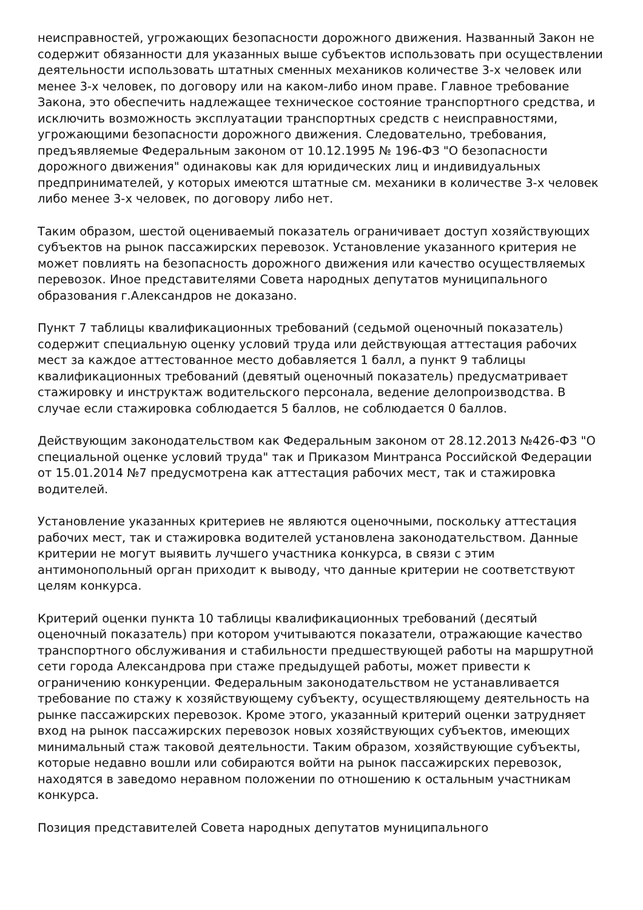неисправностей, угрожающих безопасности дорожного движения. Названный Закон не содержит обязанности для указанных выше субъектов использовать при осуществлении деятельности использовать штатных сменных механиков количестве 3-х человек или менее 3-х человек, по договору или на каком-либо ином праве. Главное требование Закона, это обеспечить надлежащее техническое состояние транспортного средства, и исключить возможность эксплуатации транспортных средств с неисправностями, угрожающими безопасности дорожного движения. Следовательно, требования, предъявляемые Федеральным законом от 10.12.1995 № 196-ФЗ "О безопасности дорожного движения" одинаковы как для юридических лиц и индивидуальных предпринимателей, у которых имеются штатные см. механики в количестве 3-х человек либо менее 3-х человек, по договору либо нет.
Таким образом, шестой оцениваемый показатель ограничивает доступ хозяйствующих субъектов на рынок пассажирских перевозок. Установление указанного критерия не может повлиять на безопасность дорожного движения или качество осуществляемых перевозок. Иное представителями Совета народных депутатов муниципального образования г.Александров не доказано.
Пункт 7 таблицы квалификационных требований (седьмой оценочный показатель) содержит специальную оценку условий труда или действующая аттестация рабочих мест за каждое аттестованное место добавляется 1 балл, а пункт 9 таблицы квалификационных требований (девятый оценочный показатель) предусматривает стажировку и инструктаж водительского персонала, ведение делопроизводства. В случае если стажировка соблюдается 5 баллов, не соблюдается 0 баллов.
Действующим законодательством как Федеральным законом от 28.12.2013 №426-ФЗ "О специальной оценке условий труда" так и Приказом Минтранса Российской Федерации от 15.01.2014 №7 предусмотрена как аттестация рабочих мест, так и стажировка водителей.
Установление указанных критериев не являются оценочными, поскольку аттестация рабочих мест, так и стажировка водителей установлена законодательством. Данные критерии не могут выявить лучшего участника конкурса, в связи с этим антимонопольный орган приходит к выводу, что данные критерии не соответствуют целям конкурса.
Критерий оценки пункта 10 таблицы квалификационных требований (десятый оценочный показатель) при котором учитываются показатели, отражающие качество транспортного обслуживания и стабильности предшествующей работы на маршрутной сети города Александрова при стаже предыдущей работы, может привести к ограничению конкуренции. Федеральным законодательством не устанавливается требование по стажу к хозяйствующему субъекту, осуществляющему деятельность на рынке пассажирских перевозок. Кроме этого, указанный критерий оценки затрудняет вход на рынок пассажирских перевозок новых хозяйствующих субъектов, имеющих минимальный стаж таковой деятельности. Таким образом, хозяйствующие субъекты, которые недавно вошли или собираются войти на рынок пассажирских перевозок, находятся в заведомо неравном положении по отношению к остальным участникам конкурса.
Позиция представителей Совета народных депутатов муниципального